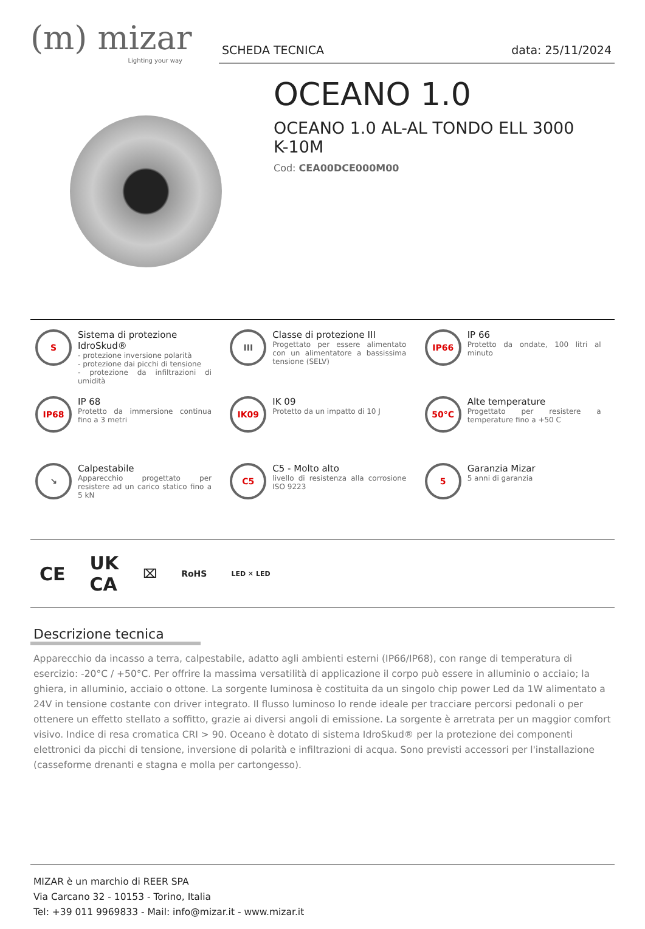(m) mizar
Lighting your way
SCHEDA TECNICA data: 25/11/2024
OCEANO 1.0
OCEANO 1.0 AL-AL TONDO ELL 3000
K-10M
Cod: CEA00DCE000M00
S
Sistema di protezione IdroSkud®
- protezione inversione polarità
- protezione dai picchi di tensione
- protezione da infiltrazioni di umidità
III
Classe di protezione III
Progettato per essere alimentato con un alimentatore a bassissima tensione (SELV)
IP66
IP 66
Protetto da ondate, 100 litri al minuto
IP68
IP 68
Protetto da immersione continua fino a 3 metri
IK09
IK 09
Protetto da un impatto di 10 J
50°C
Alte temperature
Progettato per resistere a temperature fino a +50 C
↘
Calpestabile
Apparecchio progettato per resistere ad un carico statico fino a 5 kN
C5
C5 - Molto alto
livello di resistenza alla corrosione ISO 9223
5
Garanzia Mizar
5 anni di garanzia
CE UK
CA ⌧ RoHS LED ✕ LED
Descrizione tecnica
Apparecchio da incasso a terra, calpestabile, adatto agli ambienti esterni (IP66/IP68), con range di temperatura di esercizio: -20°C / +50°C. Per offrire la massima versatilità di applicazione il corpo può essere in alluminio o acciaio; la ghiera, in alluminio, acciaio o ottone. La sorgente luminosa è costituita da un singolo chip power Led da 1W alimentato a 24V in tensione costante con driver integrato. Il flusso luminoso lo rende ideale per tracciare percorsi pedonali o per ottenere un effetto stellato a soffitto, grazie ai diversi angoli di emissione. La sorgente è arretrata per un maggior comfort visivo. Indice di resa cromatica CRI > 90. Oceano è dotato di sistema IdroSkud® per la protezione dei componenti elettronici da picchi di tensione, inversione di polarità e infiltrazioni di acqua. Sono previsti accessori per l'installazione (casseforme drenanti e stagna e molla per cartongesso).
MIZAR è un marchio di REER SPA
Via Carcano 32 - 10153 - Torino, Italia
Tel: +39 011 9969833 - Mail: info@mizar.it - www.mizar.it